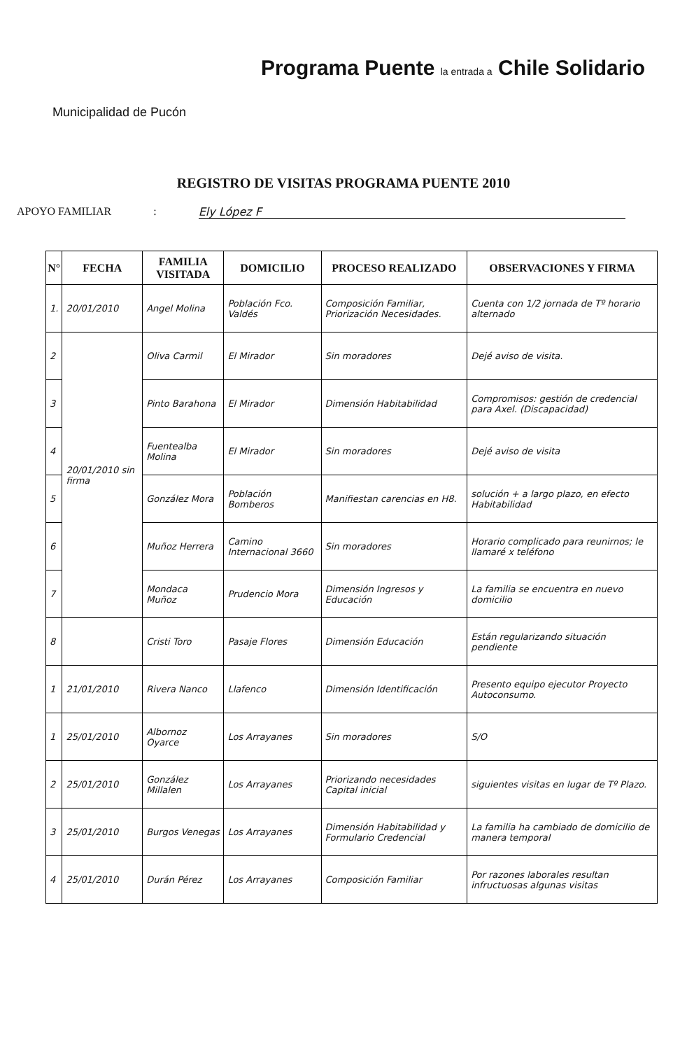Municipalidad de Pucón
Programa Puente la entrada a Chile Solidario
REGISTRO DE VISITAS PROGRAMA PUENTE 2010
APOYO FAMILIAR: Ely López F
| N° | FECHA | FAMILIA VISITADA | DOMICILIO | PROCESO REALIZADO | OBSERVACIONES Y FIRMA |
| --- | --- | --- | --- | --- | --- |
| 1. | 20/01/2010 | Angel Molina | Población Fco. Valdés | Composición Familiar, Priorización Necesidades. | Cuenta con 1/2 jornada de Tº horario alternado |
| 2 | 20/01/2010 sin firma | Oliva Carmil | El Mirador | Sin moradores | Dejé aviso de visita. |
| 3 | | Pinto Barahona | El Mirador | Dimensión Habitabilidad | Compromisos: gestión de credencial para Axel. (Discapacidad) |
| 4 | | Fuentealba Molina | El Mirador | Sin moradores | Dejé aviso de visita |
| 5 | | González Mora | Población Bomberos | Manifiestan carencias en H8. | solución + a largo plazo, en efecto Habitabilidad |
| 6 | | Muñoz Herrera | Camino Internacional 3660 | Sin moradores | Horario complicado para reunirnos; le llamaré x teléfono |
| 7 | | Mondaca Muñoz | Prudencio Mora | Dimensión Ingresos y Educación | La familia se encuentra en nuevo domicilio |
| 8 | | Cristi Toro | Pasaje Flores | Dimensión Educación | Están regularizando situación pendiente |
| 1 | 21/01/2010 | Rivera Nanco | Llafenco | Dimensión Identificación | Presento equipo ejecutor Proyecto Autoconsumo. |
| 1 | 25/01/2010 | Albornoz Oyarce | Los Arrayanes | Sin moradores | S/O |
| 2 | 25/01/2010 | González Millalen | Los Arrayanes | Priorizando necesidades Capital inicial | siguientes visitas en lugar de Tº Plazo. |
| 3 | 25/01/2010 | Burgos Venegas | Los Arrayanes | Dimensión Habitabilidad y Formulario Credencial | La familia ha cambiado de domicilio de manera temporal |
| 4 | 25/01/2010 | Durán Pérez | Los Arrayanes | Composición Familiar | Por razones laborales resultan infructuosas algunas visitas |